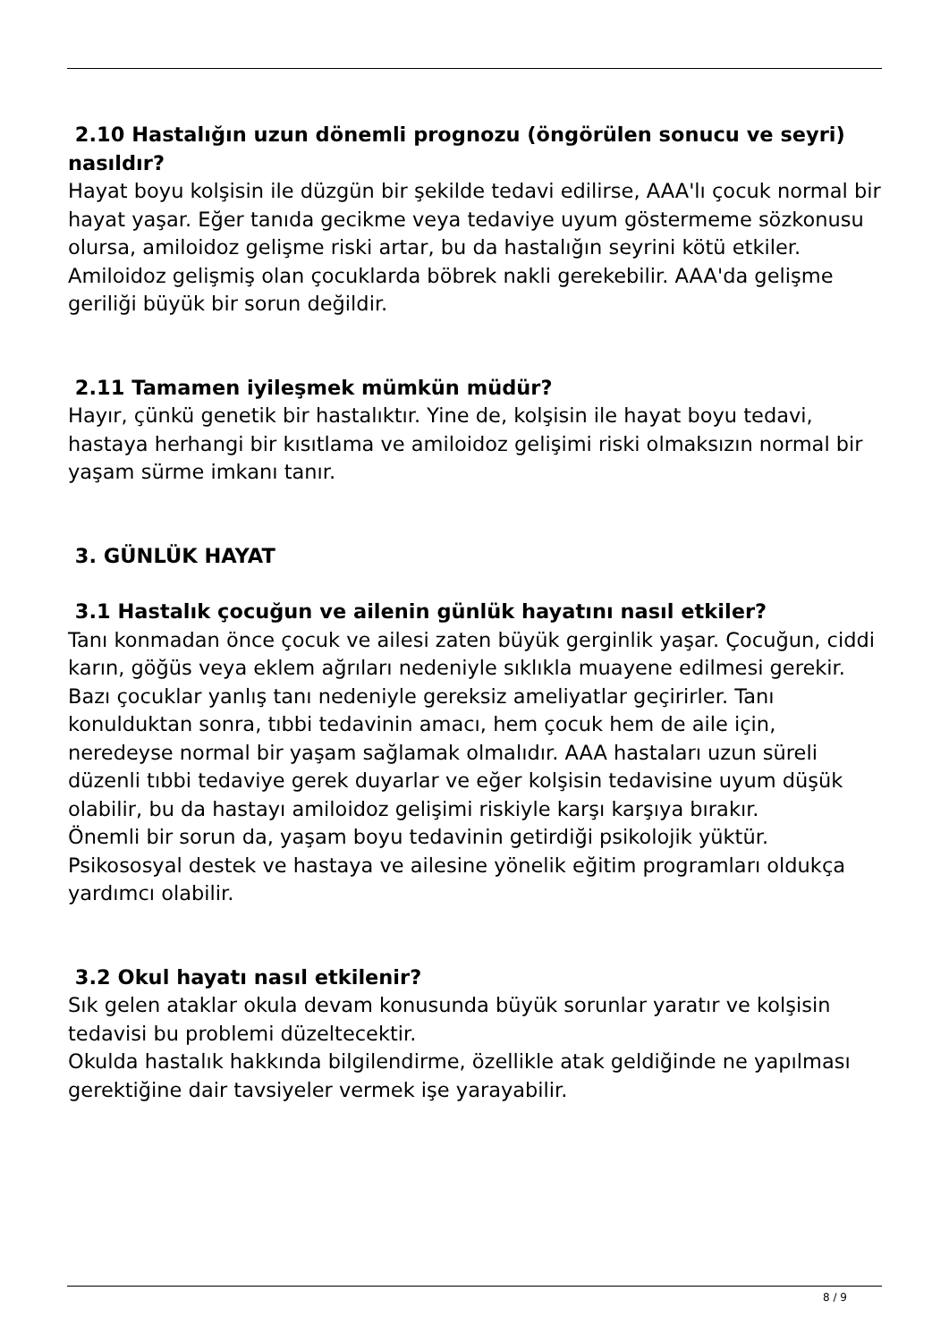2.10 Hastalığın uzun dönemli prognozu (öngörülen sonucu ve seyri) nasıldır?
Hayat boyu kolşisin ile düzgün bir şekilde tedavi edilirse, AAA'lı çocuk normal bir hayat yaşar. Eğer tanıda gecikme veya tedaviye uyum göstermeme sözkonusu olursa, amiloidoz gelişme riski artar, bu da hastalığın seyrini kötü etkiler. Amiloidoz gelişmiş olan çocuklarda böbrek nakli gerekebilir. AAA'da gelişme geriliği büyük bir sorun değildir.
2.11 Tamamen iyileşmek mümkün müdür?
Hayır, çünkü genetik bir hastalıktır. Yine de, kolşisin ile hayat boyu tedavi, hastaya herhangi bir kısıtlama ve amiloidoz gelişimi riski olmaksızın normal bir yaşam sürme imkanı tanır.
3. GÜNLÜK HAYAT
3.1 Hastalık çocuğun ve ailenin günlük hayatını nasıl etkiler?
Tanı konmadan önce çocuk ve ailesi zaten büyük gerginlik yaşar. Çocuğun, ciddi karın, göğüs veya eklem ağrıları nedeniyle sıklıkla muayene edilmesi gerekir. Bazı çocuklar yanlış tanı nedeniyle gereksiz ameliyatlar geçirirler. Tanı konulduktan sonra, tıbbi tedavinin amacı, hem çocuk hem de aile için, neredeyse normal bir yaşam sağlamak olmalıdır. AAA hastaları uzun süreli düzenli tıbbi tedaviye gerek duyarlar ve eğer kolşisin tedavisine uyum düşük olabilir, bu da hastayı amiloidoz gelişimi riskiyle karşı karşıya bırakır.
Önemli bir sorun da, yaşam boyu tedavinin getirdiği psikolojik yüktür. Psikososyal destek ve hastaya ve ailesine yönelik eğitim programları oldukça yardımcı olabilir.
3.2 Okul hayatı nasıl etkilenir?
Sık gelen ataklar okula devam konusunda büyük sorunlar yaratır ve kolşisin tedavisi bu problemi düzeltecektir.
Okulda hastalık hakkında bilgilendirme, özellikle atak geldiğinde ne yapılması gerektiğine dair tavsiyeler vermek işe yarayabilir.
8 / 9